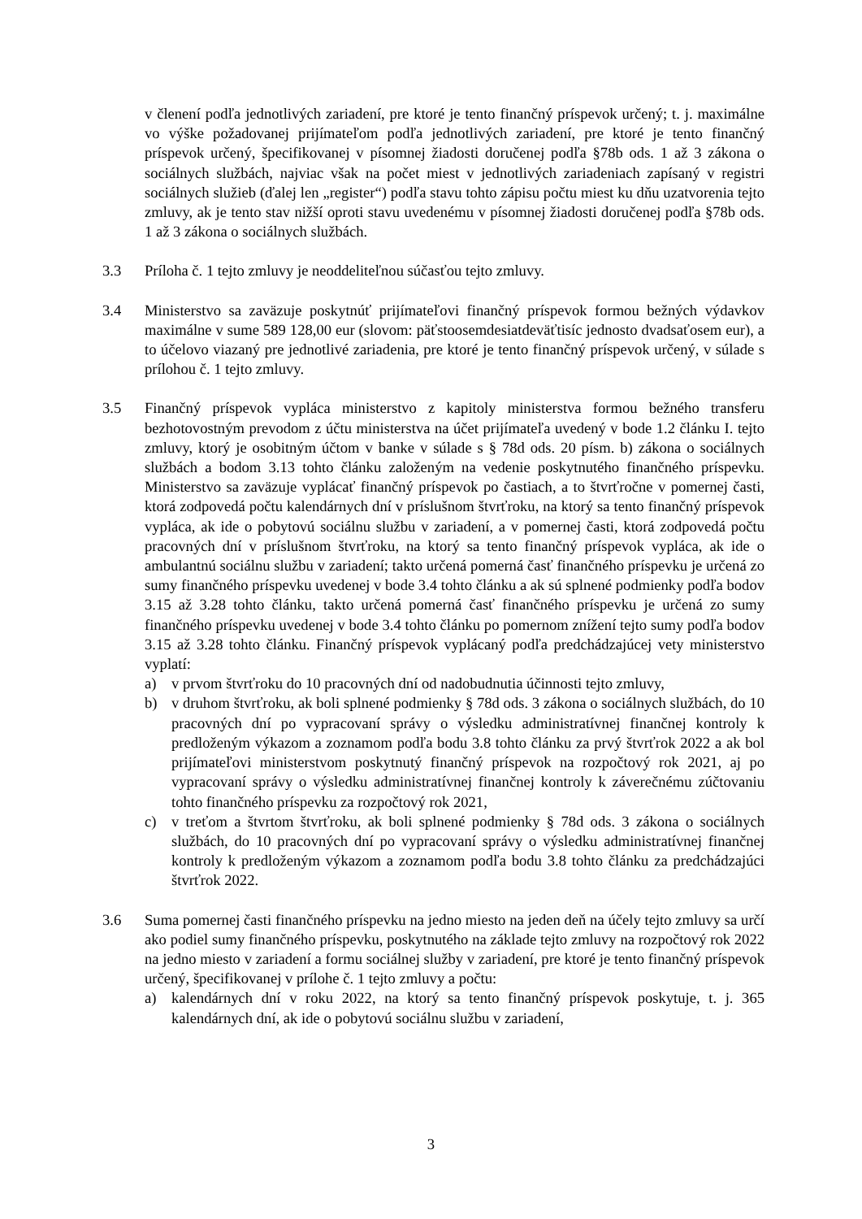v členení podľa jednotlivých zariadení, pre ktoré je tento finančný príspevok určený; t. j. maximálne vo výške požadovanej prijímateľom podľa jednotlivých zariadení, pre ktoré je tento finančný príspevok určený, špecifikovanej v písomnej žiadosti doručenej podľa §78b ods. 1 až 3 zákona o sociálnych službách, najviac však na počet miest v jednotlivých zariadeniach zapísaný v registri sociálnych služieb (ďalej len „register“) podľa stavu tohto zápisu počtu miest ku dňu uzatvorenia tejto zmluvy, ak je tento stav nižší oproti stavu uvedenému v písomnej žiadosti doručenej podľa §78b ods. 1 až 3 zákona o sociálnych službách.
3.3 Príloha č. 1 tejto zmluvy je neoddeliteľnou súčasťou tejto zmluvy.
3.4 Ministerstvo sa zaväzuje poskytnúť prijímateľovi finančný príspevok formou bežných výdavkov maximálne v sume 589 128,00 eur (slovom: päťstoosemdesiatdeväťtisíc jednosto dvadsaťosem eur), a to účelovo viazaný pre jednotlivé zariadenia, pre ktoré je tento finančný príspevok určený, v súlade s prílohou č. 1 tejto zmluvy.
3.5 Finančný príspevok vypláca ministerstvo z kapitoly ministerstva formou bežného transferu bezhotovostným prevodom z účtu ministerstva na účet prijímateľa uvedený v bode 1.2 článku I. tejto zmluvy, ktorý je osobitným účtom v banke v súlade s § 78d ods. 20 písm. b) zákona o sociálnych službách a bodom 3.13 tohto článku založeným na vedenie poskytnutého finančného príspevku. Ministerstvo sa zaväzuje vyplácať finančný príspevok po častiach, a to štvrťročne v pomernej časti, ktorá zodpovedá počtu kalendárnych dní v príslušnom štvrťroku, na ktorý sa tento finančný príspevok vypláca, ak ide o pobytovú sociálnu službu v zariadení, a v pomernej časti, ktorá zodpovedá počtu pracovných dní v príslušnom štvrťroku, na ktorý sa tento finančný príspevok vypláca, ak ide o ambulantnú sociálnu službu v zariadení; takto určená pomerná časť finančného príspevku je určená zo sumy finančného príspevku uvedenej v bode 3.4 tohto článku a ak sú splnené podmienky podľa bodov 3.15 až 3.28 tohto článku, takto určená pomerná časť finančného príspevku je určená zo sumy finančného príspevku uvedenej v bode 3.4 tohto článku po pomernom znížení tejto sumy podľa bodov 3.15 až 3.28 tohto článku. Finančný príspevok vyplácaný podľa predchádzajúcej vety ministerstvo vyplatí:
a) v prvom štvrťroku do 10 pracovných dní od nadobudnutia účinnosti tejto zmluvy,
b) v druhom štvrťroku, ak boli splnené podmienky § 78d ods. 3 zákona o sociálnych službách, do 10 pracovných dní po vypracovaní správy o výsledku administratívnej finančnej kontroly k predloženým výkazom a zoznamom podľa bodu 3.8 tohto článku za prvý štvrťrok 2022 a ak bol prijímateľovi ministerstvom poskytnutý finančný príspevok na rozpočtový rok 2021, aj po vypracovaní správy o výsledku administratívnej finančnej kontroly k záverečnému zúčtovaniu tohto finančného príspevku za rozpočtový rok 2021,
c) v treťom a štvrtom štvrťroku, ak boli splnené podmienky § 78d ods. 3 zákona o sociálnych službách, do 10 pracovných dní po vypracovaní správy o výsledku administratívnej finančnej kontroly k predloženým výkazom a zoznamom podľa bodu 3.8 tohto článku za predchádzajúci štvrťrok 2022.
3.6 Suma pomernej časti finančného príspevku na jedno miesto na jeden deň na účely tejto zmluvy sa určí ako podiel sumy finančného príspevku, poskytnutého na základe tejto zmluvy na rozpočtový rok 2022 na jedno miesto v zariadení a formu sociálnej služby v zariadení, pre ktoré je tento finančný príspevok určený, špecifikovanej v prílohe č. 1 tejto zmluvy a počtu:
a) kalendárnych dní v roku 2022, na ktorý sa tento finančný príspevok poskytuje, t. j. 365 kalendárnych dní, ak ide o pobytovú sociálnu službu v zariadení,
3